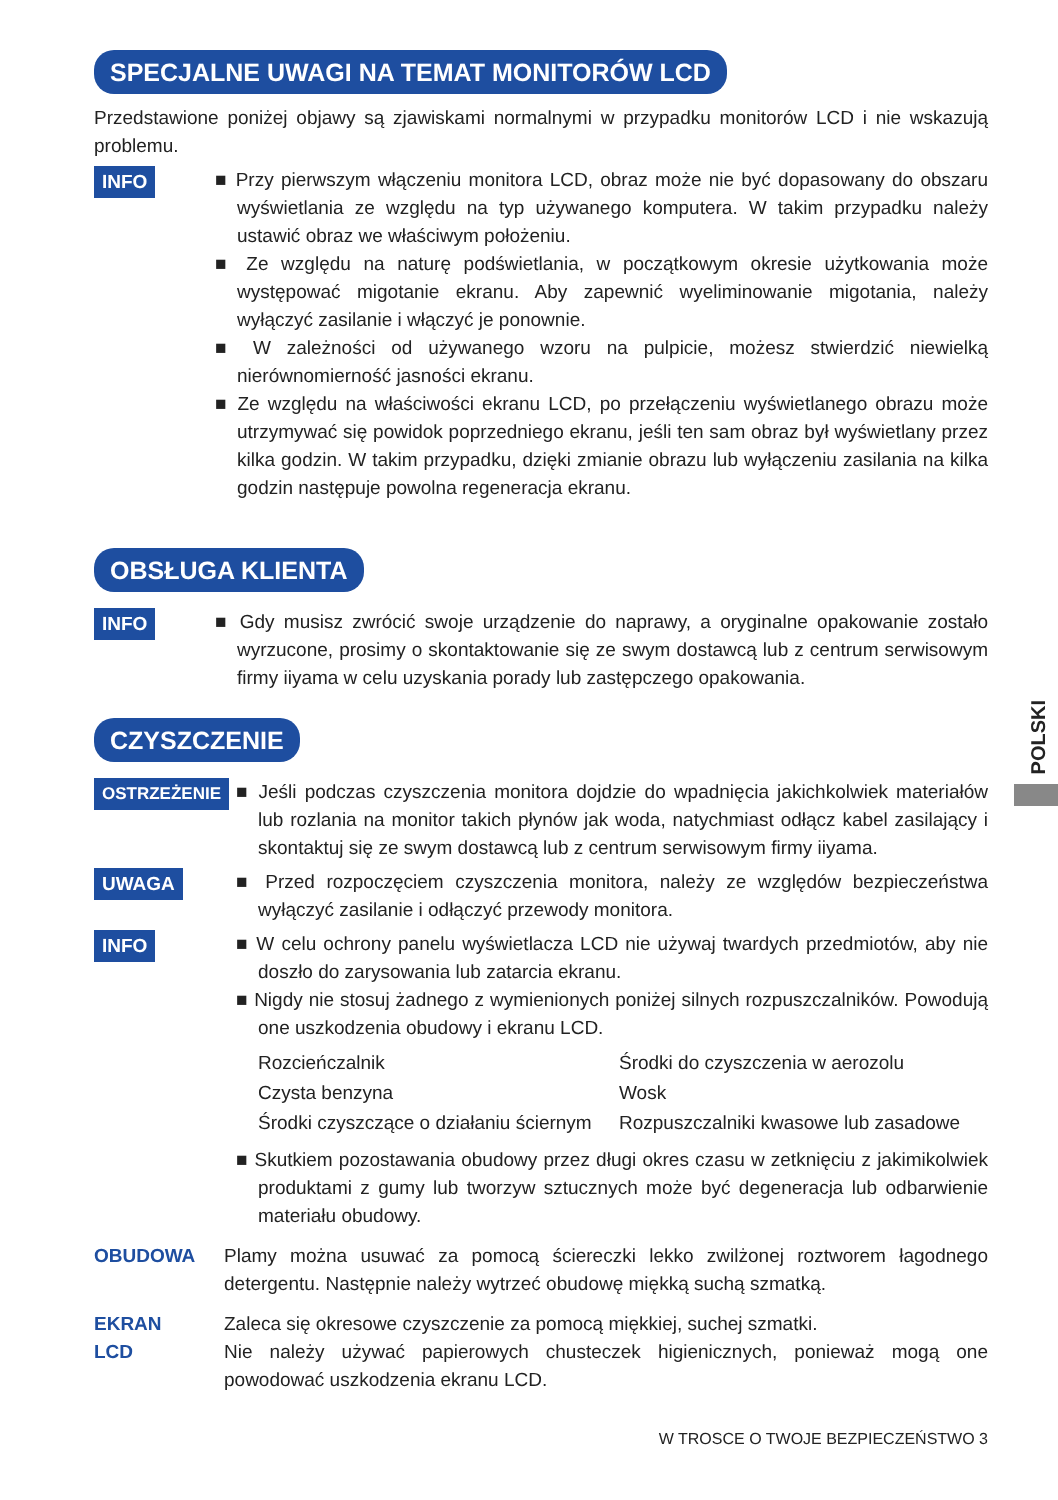SPECJALNE UWAGI NA TEMAT MONITORÓW LCD
Przedstawione poniżej objawy są zjawiskami normalnymi w przypadku monitorów LCD i nie wskazują problemu.
INFO ■ Przy pierwszym włączeniu monitora LCD, obraz może nie być dopasowany do obszaru wyświetlania ze względu na typ używanego komputera. W takim przypadku należy ustawić obraz we właściwym położeniu.
■ Ze względu na naturę podświetlania, w początkowym okresie użytkowania może występować migotanie ekranu. Aby zapewnić wyeliminowanie migotania, należy wyłączyć zasilanie i włączyć je ponownie.
■ W zależności od używanego wzoru na pulpicie, możesz stwierdzić niewielką nierównomierność jasności ekranu.
■ Ze względu na właściwości ekranu LCD, po przełączeniu wyświetlanego obrazu może utrzymywać się powidok poprzedniego ekranu, jeśli ten sam obraz był wyświetlany przez kilka godzin. W takim przypadku, dzięki zmianie obrazu lub wyłączeniu zasilania na kilka godzin następuje powolna regeneracja ekranu.
OBSŁUGA KLIENTA
INFO ■ Gdy musisz zwrócić swoje urządzenie do naprawy, a oryginalne opakowanie zostało wyrzucone, prosimy o skontaktowanie się ze swym dostawcą lub z centrum serwisowym firmy iiyama w celu uzyskania porady lub zastępczego opakowania.
CZYSZCZENIE
OSTRZEŻENIE ■ Jeśli podczas czyszczenia monitora dojdzie do wpadnięcia jakichkolwiek materiałów lub rozlania na monitor takich płynów jak woda, natychmiast odłącz kabel zasilający i skontaktuj się ze swym dostawcą lub z centrum serwisowym firmy iiyama.
UWAGA ■ Przed rozpoczęciem czyszczenia monitora, należy ze względów bezpieczeństwa wyłączyć zasilanie i odłączyć przewody monitora.
INFO ■ W celu ochrony panelu wyświetlacza LCD nie używaj twardych przedmiotów, aby nie doszło do zarysowania lub zatarcia ekranu.
■ Nigdy nie stosuj żadnego z wymienionych poniżej silnych rozpuszczalników. Powodują one uszkodzenia obudowy i ekranu LCD.
| Rozcieńczalnik | Środki do czyszczenia w aerozolu |
| Czysta benzyna | Wosk |
| Środki czyszczące o działaniu ściernym | Rozpuszczalniki kwasowe lub zasadowe |
■ Skutkiem pozostawania obudowy przez długi okres czasu w zetknięciu z jakimikolwiek produktami z gumy lub tworzyw sztucznych może być degeneracja lub odbarwienie materiału obudowy.
OBUDOWA Plamy można usuwać za pomocą ściereczki lekko zwilżonej roztworem łagodnego detergentu. Następnie należy wytrzeć obudowę miękką suchą szmatką.
EKRAN
LCD
Zaleca się okresowe czyszczenie za pomocą miękkiej, suchej szmatki.
Nie należy używać papierowych chusteczek higienicznych, ponieważ mogą one powodować uszkodzenia ekranu LCD.
POLSKI
W TROSCE O TWOJE BEZPIECZEŃSTWO 3